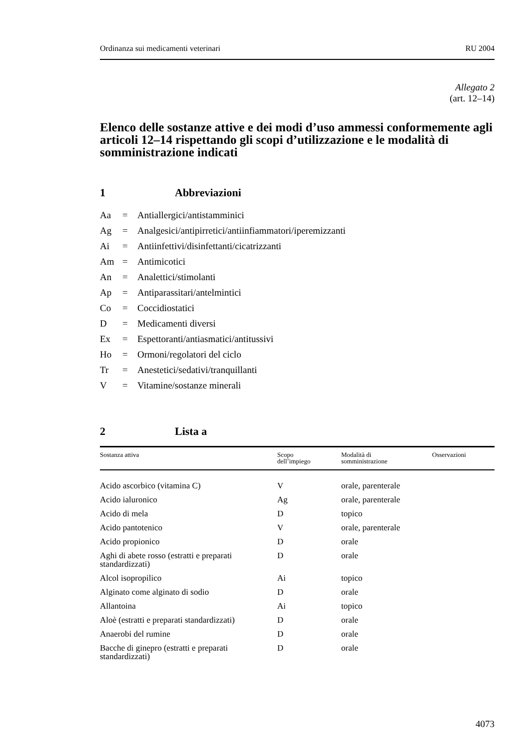Ordinanza sui medicamenti veterinari RU 2004
Allegato 2
(art. 12–14)
Elenco delle sostanze attive e dei modi d’uso ammessi conformemente agli articoli 12–14 rispettando gli scopi d’utilizzazione e le modalità di somministrazione indicati
1 Abbreviazioni
Aa = Antiallergici/antistamminici
Ag = Analgesici/antipirretici/antiinfiammatori/iperemizzanti
Ai = Antiinfettivi/disinfettanti/cicatrizzanti
Am = Antimicotici
An = Analettici/stimolanti
Ap = Antiparassitari/antelmintici
Co = Coccidiostatici
D = Medicamenti diversi
Ex = Espettoranti/antiasmatici/antitussivi
Ho = Ormoni/regolatori del ciclo
Tr = Anestetici/sedativi/tranquillanti
V = Vitamine/sostanze minerali
2 Lista a
| Sostanza attiva | Scopo dell’impiego | Modalità di somministrazione | Osservazioni |
| --- | --- | --- | --- |
| Acido ascorbico (vitamina C) | V | orale, parenterale | |
| Acido ialuronico | Ag | orale, parenterale | |
| Acido di mela | D | topico | |
| Acido pantotenico | V | orale, parenterale | |
| Acido propionico | D | orale | |
| Aghi di abete rosso (estratti e preparati standardizzati) | D | orale | |
| Alcol isopropilico | Ai | topico | |
| Alginato come alginato di sodio | D | orale | |
| Allantoina | Ai | topico | |
| Aloè (estratti e preparati standardizzati) | D | orale | |
| Anaerobi del rumine | D | orale | |
| Bacche di ginepro (estratti e preparati standardizzati) | D | orale | |
4073